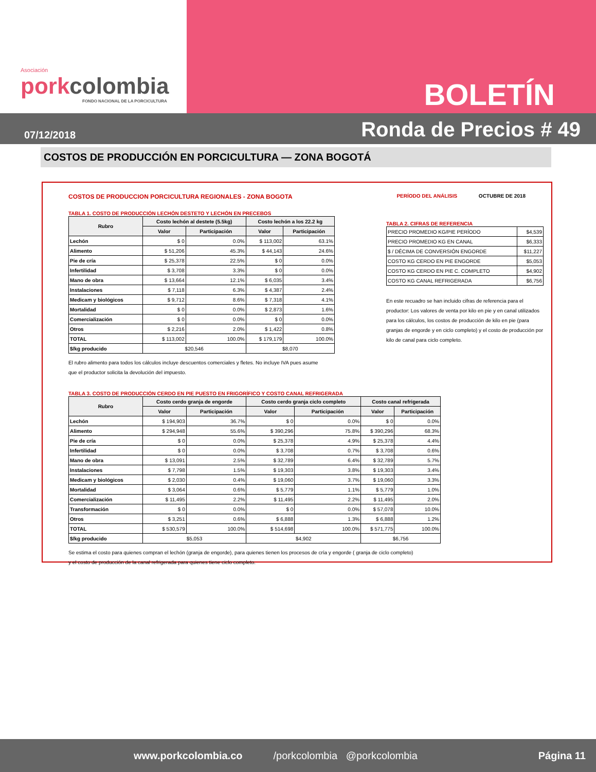Asociación
porkcolombia
FONDO NACIONAL DE LA PORCICULTURA
BOLETÍN
07/12/2018
Ronda de Precios # 49
COSTOS DE PRODUCCIÓN EN PORCICULTURA — ZONA BOGOTÁ
COSTOS DE PRODUCCION PORCICULTURA REGIONALES - ZONA BOGOTA PERÍODO DEL ANÁLISIS OCTUBRE DE 2018
TABLA 1. COSTO DE PRODUCCIÓN LECHÓN DESTETO Y LECHÓN EN PRECEBOS
| Rubro | Costo lechón al destete (5.5kg) | | Costo lechón a los 22.2 kg | |
| --- | --- | --- | --- | --- |
| | Valor | Participación | Valor | Participación |
| Lechón | $ 0 | 0.0% | $ 113,002 | 63.1% |
| Alimento | $ 51,206 | 45.3% | $ 44,143 | 24.6% |
| Pie de cría | $ 25,378 | 22.5% | $ 0 | 0.0% |
| Infertilidad | $ 3,708 | 3.3% | $ 0 | 0.0% |
| Mano de obra | $ 13,664 | 12.1% | $ 6,035 | 3.4% |
| Instalaciones | $ 7,118 | 6.3% | $ 4,387 | 2.4% |
| Medicam y biológicos | $ 9,712 | 8.6% | $ 7,318 | 4.1% |
| Mortalidad | $ 0 | 0.0% | $ 2,873 | 1.6% |
| Comercialización | $ 0 | 0.0% | $ 0 | 0.0% |
| Otros | $ 2,216 | 2.0% | $ 1,422 | 0.8% |
| TOTAL | $ 113,002 | 100.0% | $ 179,179 | 100.0% |
| $/kg producido | $20,546 | | $8,070 | |
El rubro alimento para todos los cálculos incluye descuentos comerciales y fletes. No incluye IVA pues asume
que el productor solicita la devolución del impuesto.
TABLA 2. CIFRAS DE REFERENCIA
| PRECIO PROMEDIO KG/PIE PERÍODO | $4,539 |
| PRECIO PROMEDIO KG EN CANAL | $6,333 |
| $ / DÉCIMA DE CONVERSIÓN ENGORDE | $11,227 |
| COSTO KG CERDO EN PIE ENGORDE | $5,053 |
| COSTO KG CERDO EN PIE C. COMPLETO | $4,902 |
| COSTO KG CANAL REFRIGERADA | $6,756 |
En este recuadro se han incluido cifras de referencia para el productor: Los valores de venta por kilo en pie y en canal utilizados para los cálculos, los costos de producción de kilo en pie (para granjas de engorde y en ciclo completo) y el costo de producción por kilo de canal para ciclo completo.
TABLA 3. COSTO DE PRODUCCIÓN CERDO EN PIE PUESTO EN FRIGORÍFICO Y COSTO CANAL REFRIGERADA
| Rubro | Costo cerdo granja de engorde | | Costo cerdo granja ciclo completo | | Costo canal refrigerada | |
| --- | --- | --- | --- | --- | --- | --- |
| | Valor | Participación | Valor | Participación | Valor | Participación |
| Lechón | $ 194,903 | 36.7% | $ 0 | 0.0% | $ 0 | 0.0% |
| Alimento | $ 294,948 | 55.6% | $ 390,296 | 75.8% | $ 390,296 | 68.3% |
| Pie de cría | $ 0 | 0.0% | $ 25,378 | 4.9% | $ 25,378 | 4.4% |
| Infertilidad | $ 0 | 0.0% | $ 3,708 | 0.7% | $ 3,708 | 0.6% |
| Mano de obra | $ 13,091 | 2.5% | $ 32,789 | 6.4% | $ 32,789 | 5.7% |
| Instalaciones | $ 7,798 | 1.5% | $ 19,303 | 3.8% | $ 19,303 | 3.4% |
| Medicam y biológicos | $ 2,030 | 0.4% | $ 19,060 | 3.7% | $ 19,060 | 3.3% |
| Mortalidad | $ 3,064 | 0.6% | $ 5,779 | 1.1% | $ 5,779 | 1.0% |
| Comercialización | $ 11,495 | 2.2% | $ 11,495 | 2.2% | $ 11,495 | 2.0% |
| Transformación | $ 0 | 0.0% | $ 0 | 0.0% | $ 57,078 | 10.0% |
| Otros | $ 3,251 | 0.6% | $ 6,888 | 1.3% | $ 6,888 | 1.2% |
| TOTAL | $ 530,579 | 100.0% | $ 514,698 | 100.0% | $ 571,775 | 100.0% |
| $/kg producido | $5,053 | | $4,902 | | $6,756 | |
Se estima el costo para quienes compran el lechón (granja de engorde), para quienes tienen los procesos de cría y engorde ( granja de ciclo completo)
y el costo de producción de la canal refrigerada para quienes tiene ciclo completo.
www.porkcolombia.co /porkcolombia @porkcolombia Página 11